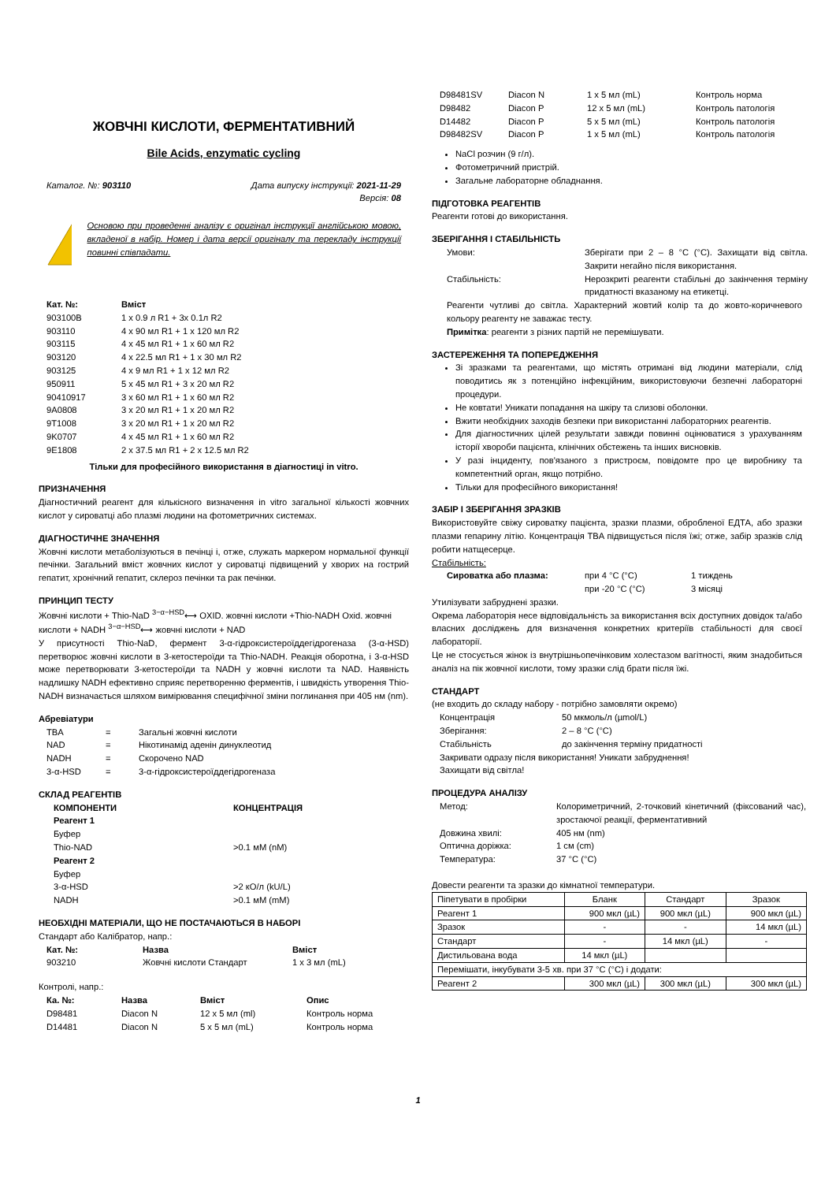ЖОВЧНІ КИСЛОТИ, ФЕРМЕНТАТИВНИЙ
Bile Acids, enzymatic cycling
Каталог. №: 903110 Дата випуску інструкції: 2021-11-29
Версія: 08
!
Основою при проведенні аналізу є оригінал інструкції англійською мовою, вкладеної в набір. Номер і дата версії оригіналу та перекладу інструкції повинні співпадати.
| Кат. №: | Вміст |
| --- | --- |
| 903100B | 1 x 0.9 л R1 + 3x 0.1л R2 |
| 903110 | 4 x 90 мл R1 + 1 x 120 мл R2 |
| 903115 | 4 x 45 мл R1 + 1 x 60 мл R2 |
| 903120 | 4 x 22.5 мл R1 + 1 x 30 мл R2 |
| 903125 | 4 x 9 мл R1 + 1 x 12 мл R2 |
| 950911 | 5 x 45 мл R1 + 3 x 20 мл R2 |
| 90410917 | 3 x 60 мл R1 + 1 x 60 мл R2 |
| 9A0808 | 3 x 20 мл R1 + 1 x 20 мл R2 |
| 9T1008 | 3 x 20 мл R1 + 1 x 20 мл R2 |
| 9K0707 | 4 x 45 мл R1 + 1 x 60 мл R2 |
| 9E1808 | 2 x 37.5 мл R1 + 2 x 12.5 мл R2 |
Тільки для професійного використання в діагностиці in vitro.
ПРИЗНАЧЕННЯ
Діагностичний реагент для кількісного визначення in vitro загальної кількості жовчних кислот у сироватці або плазмі людини на фотометричних системах.
ДІАГНОСТИЧНЕ ЗНАЧЕННЯ
Жовчні кислоти метаболізуються в печінці і, отже, служать маркером нормальної функції печінки. Загальний вміст жовчних кислот у сироватці підвищений у хворих на гострий гепатит, хронічний гепатит, склероз печінки та рак печінки.
ПРИНЦИП ТЕСТУ
Жовчні кислоти + Thio-NaD <sup>3−α−HSD</sup>⟷ OXID. жовчні кислоти +Thio-NADH Oxid. жовчні кислоти + NADH <sup>3−α−HSD</sup>⟷ жовчні кислоти + NAD
У присутності Thio-NaD, фермент 3-α-гідроксистероїддегідрогеназа (3-α-HSD) перетворює жовчні кислоти в 3-кетостероїди та Thio-NADH. Реакція оборотна, і 3-α-HSD може перетворювати 3-кетостероїди та NADH у жовчні кислоти та NAD. Наявність надлишку NADH ефективно сприяє перетворенню ферментів, і швидкість утворення Thio-NADH визначається шляхом вимірювання специфічної зміни поглинання при 405 нм (nm).
Абревіатури
| TBA | = | Загальні жовчні кислоти |
| NAD | = | Нікотинамід аденін динуклеотид |
| NADH | = | Скорочено NAD |
| 3-α-HSD | = | 3-α-гідроксистероїддегідрогеназа |
СКЛАД РЕАГЕНТІВ
| КОМПОНЕНТИ | КОНЦЕНТРАЦІЯ |
| --- | --- |
| Реагент 1 | |
| Буфер | |
| Thio-NAD | >0.1 мМ (nM) |
| Реагент 2 | |
| Буфер | |
| 3-α-HSD | >2 кО/л (kU/L) |
| NADH | >0.1 мМ (mM) |
НЕОБХІДНІ МАТЕРІАЛИ, ЩО НЕ ПОСТАЧАЮТЬСЯ В НАБОРІ
Стандарт або Калібратор, напр.:
| Кат. №: | Назва | Вміст |
| --- | --- | --- |
| 903210 | Жовчні кислоти Стандарт | 1 x 3 мл (mL) |
Контролі, напр.:
| Ка. №: | Назва | Вміст | Опис |
| --- | --- | --- | --- |
| D98481 | Diacon N | 12 x 5 мл (ml) | Контроль норма |
| D14481 | Diacon N | 5 x 5 мл (mL) | Контроль норма |
| D98481SV | Diacon N | 1 x 5 мл (mL) | Контроль норма |
| D98482 | Diacon P | 12 x 5 мл (mL) | Контроль патологія |
| D14482 | Diacon P | 5 x 5 мл (mL) | Контроль патологія |
| D98482SV | Diacon P | 1 x 5 мл (mL) | Контроль патологія |
NaCl розчин (9 г/л).
Фотометричний пристрій.
Загальне лабораторне обладнання.
ПІДГОТОВКА РЕАГЕНТІВ
Реагенти готові до використання.
ЗБЕРІГАННЯ І СТАБІЛЬНІСТЬ
| Умови: | Зберігати при 2 – 8 °C (°C). Захищати від світла. Закрити негайно після використання. |
| Стабільність: | Нерозкриті реагенти стабільні до закінчення терміну придатності вказаному на етикетці. |
Реагенти чутливі до світла. Характерний жовтий колір та до жовто-коричневого кольору реагенту не заважає тесту.
Примітка: реагенти з різних партій не перемішувати.
ЗАСТЕРЕЖЕННЯ ТА ПОПЕРЕДЖЕННЯ
Зі зразками та реагентами, що містять отримані від людини матеріали, слід поводитись як з потенційно інфекційним, використовуючи безпечні лабораторні процедури.
Не ковтати! Уникати попадання на шкіру та слизові оболонки.
Вжити необхідних заходів безпеки при використанні лабораторних реагентів.
Для діагностичних цілей результати завжди повинні оцінюватися з урахуванням історії хвороби пацієнта, клінічних обстежень та інших висновків.
У разі інциденту, пов'язаного з пристроєм, повідомте про це виробнику та компетентний орган, якщо потрібно.
Тільки для професійного використання!
ЗАБІР І ЗБЕРІГАННЯ ЗРАЗКІВ
Використовуйте свіжу сироватку пацієнта, зразки плазми, обробленої ЕДТА, або зразки плазми гепарину літію. Концентрація TBA підвищується після їжі; отже, забір зразків слід робити натщесерце.
Стабільність:
| Сироватка або плазма: | при 4 °C (°C) | 1 тиждень |
| | при -20 °C (°C) | 3 місяці |
Утилізувати забруднені зразки.
Окрема лабораторія несе відповідальність за використання всіх доступних довідок та/або власних досліджень для визначення конкретних критеріїв стабільності для своєї лабораторії.
Це не стосується жінок із внутрішньопечінковим холестазом вагітності, яким знадобиться аналіз на пік жовчної кислоти, тому зразки слід брати після їжі.
СТАНДАРТ
(не входить до складу набору - потрібно замовляти окремо)
| Концентрація | 50 мкмоль/л (µmol/L) |
| Зберігання: | 2 – 8 °C (°C) |
| Стабільність | до закінчення терміну придатності |
Закривати одразу після використання! Уникати забруднення!
Захищати від світла!
ПРОЦЕДУРА АНАЛІЗУ
| Метод: | Колориметричний, 2-точковий кінетичний (фіксований час), зростаючої реакції, ферментативний |
| Довжина хвилі: | 405 нм (nm) |
| Оптична доріжка: | 1 см (cm) |
| Температура: | 37 °C (°C) |
Довести реагенти та зразки до кімнатної температури.
| Піпетувати в пробірки | Бланк | Стандарт | Зразок |
| Реагент 1 | 900 мкл (µL) | 900 мкл (µL) | 900 мкл (µL) |
| Зразок | - | - | 14 мкл (µL) |
| Стандарт | - | 14 мкл (µL) | - |
| Дистильована вода | 14 мкл (µL) | | |
| Перемішати, інкубувати 3-5 хв. при 37 °C (°C) і додати: | | | |
| Реагент 2 | 300 мкл (µL) | 300 мкл (µL) | 300 мкл (µL) |
1